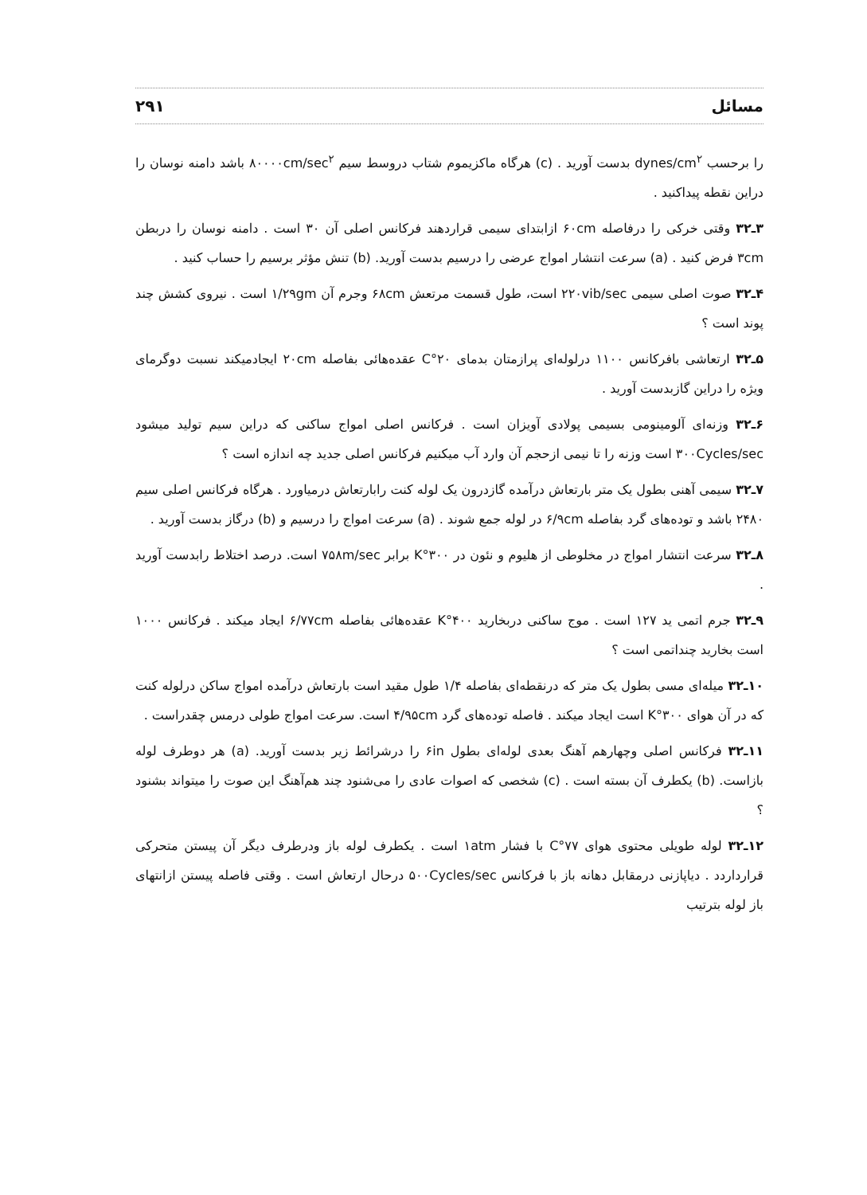مسائل ۲۹۱
را برحسب dynes/cm<sup>۲</sup> بدست آورید . (c) هرگاه ماکزیموم شتاب دروسط سیم ۸۰۰۰۰cm/sec<sup>۲</sup> باشد دامنه نوسان را دراین نقطه پیداکنید .
۳ـ۳۲ وقتی خرکی را درفاصله ۶۰cm ازابتدای سیمی قراردهند فرکانس اصلی آن ۳۰ است . دامنه نوسان را دربطن ۳cm فرض کنید . (a) سرعت انتشار امواج عرضی را درسیم بدست آورید. (b) تنش مؤثر برسیم را حساب کنید .
۴ـ۳۲ صوت اصلی سیمی ۲۲۰vib/sec است، طول قسمت مرتعش ۶۸cm وجرم آن ۱/۲۹gm است . نیروی کشش چند پوند است ؟
۵ـ۳۲ ارتعاشی بافرکانس ۱۱۰۰ درلوله‌ای پرازمتان بدمای ۲۰°C عقده‌هائی بفاصله ۲۰cm ایجادمیکند نسبت دوگرمای ویژه را دراین گازبدست آورید .
۶ـ۳۲ وزنه‌ای آلومینومی بسیمی پولادی آویزان است . فرکانس اصلی امواج ساکنی که دراین سیم تولید میشود ۳۰۰Cycles/sec است وزنه را تا نیمی ازحجم آن وارد آب میکنیم فرکانس اصلی جدید چه اندازه است ؟
۷ـ۳۲ سیمی آهنی بطول یک متر بارتعاش درآمده گازدرون یک لوله کنت رابارتعاش درمیاورد . هرگاه فرکانس اصلی سیم ۲۴۸۰ باشد و توده‌های گرد بفاصله ۶/۹cm در لوله جمع شوند . (a) سرعت امواج را درسیم و (b) درگاز بدست آورید .
۸ـ۳۲ سرعت انتشار امواج در مخلوطی از هلیوم و نئون در ۳۰۰°K برابر ۷۵۸m/sec است. درصد اختلاط رابدست آورید .
۹ـ۳۲ جرم اتمی ید ۱۲۷ است . موج ساکنی دربخارید ۴۰۰°K عقده‌هائی بفاصله ۶/۷۷cm ایجاد میکند . فرکانس ۱۰۰۰ است بخارید چنداتمی است ؟
۱۰ـ۳۲ میله‌ای مسی بطول یک متر که درنقطه‌ای بفاصله ۱/۴ طول مقید است بارتعاش درآمده امواج ساکن درلوله کنت که در آن هوای ۳۰۰°K است ایجاد میکند . فاصله توده‌های گرد ۴/۹۵cm است. سرعت امواج طولی درمس چقدراست .
۱۱ـ۳۲ فرکانس اصلی وچهارهم آهنگ بعدی لوله‌ای بطول ۶in را درشرائط زیر بدست آورید. (a) هر دوطرف لوله بازاست. (b) یکطرف آن بسته است . (c) شخصی که اصوات عادی را می‌شنود چند هم‌آهنگ این صوت را میتواند بشنود ؟
۱۲ـ۳۲ لوله طویلی محتوی هوای ۷۷°C با فشار ۱atm است . یکطرف لوله باز ودرطرف دیگر آن پیستن متحرکی قرارداردد . دیاپازنی درمقابل دهانه باز با فرکانس ۵۰۰Cycles/sec درحال ارتعاش است . وقتی فاصله پیستن ازانتهای باز لوله بترتیب